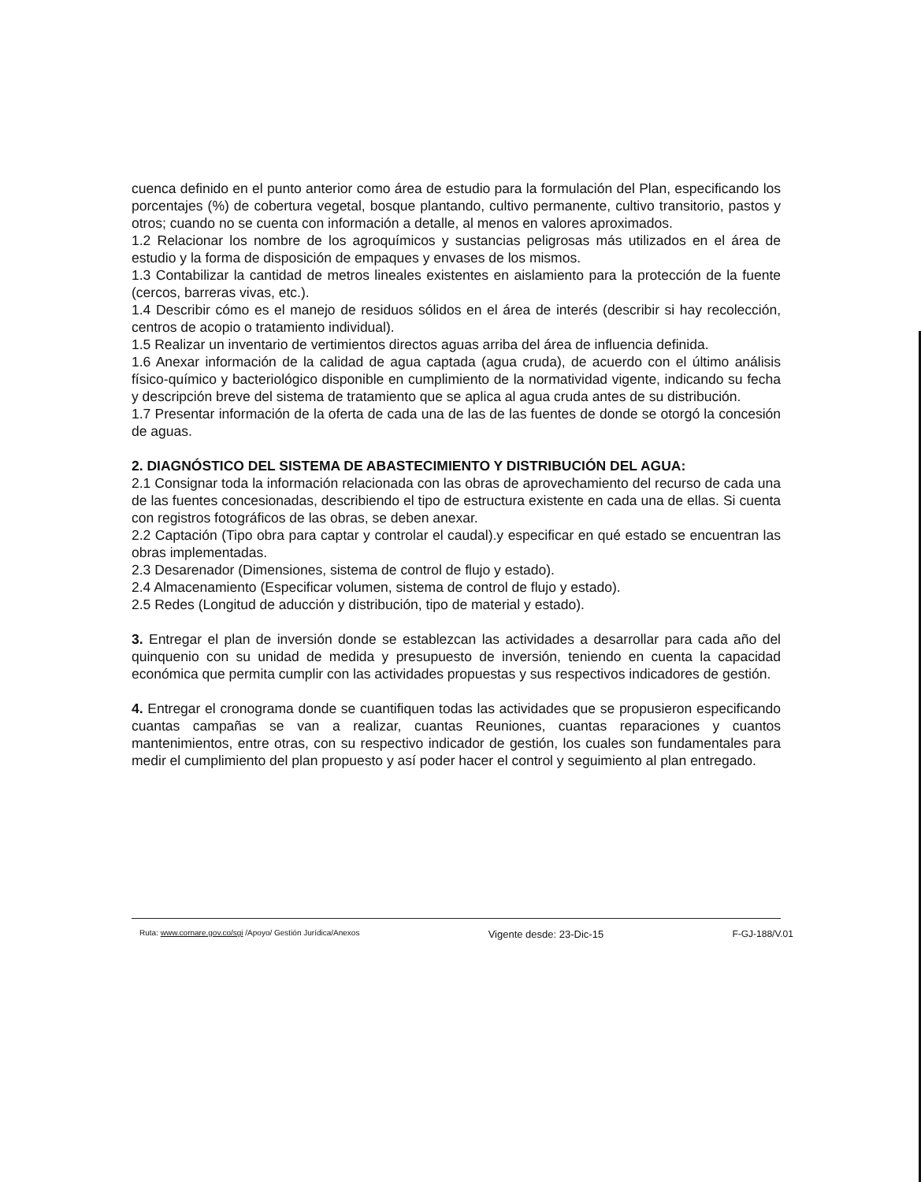cuenca definido en el punto anterior como área de estudio para la formulación del Plan, especificando los porcentajes (%) de cobertura vegetal, bosque plantando, cultivo permanente, cultivo transitorio, pastos y otros; cuando no se cuenta con información a detalle, al menos en valores aproximados.
1.2 Relacionar los nombre de los agroquímicos y sustancias peligrosas más utilizados en el área de estudio y la forma de disposición de empaques y envases de los mismos.
1.3 Contabilizar la cantidad de metros lineales existentes en aislamiento para la protección de la fuente (cercos, barreras vivas, etc.).
1.4 Describir cómo es el manejo de residuos sólidos en el área de interés (describir si hay recolección, centros de acopio o tratamiento individual).
1.5 Realizar un inventario de vertimientos directos aguas arriba del área de influencia definida.
1.6 Anexar información de la calidad de agua captada (agua cruda), de acuerdo con el último análisis físico-químico y bacteriológico disponible en cumplimiento de la normatividad vigente, indicando su fecha y descripción breve del sistema de tratamiento que se aplica al agua cruda antes de su distribución.
1.7 Presentar información de la oferta de cada una de las de las fuentes de donde se otorgó la concesión de aguas.
2. DIAGNÓSTICO DEL SISTEMA DE ABASTECIMIENTO Y DISTRIBUCIÓN DEL AGUA:
2.1 Consignar toda la información relacionada con las obras de aprovechamiento del recurso de cada una de las fuentes concesionadas, describiendo el tipo de estructura existente en cada una de ellas. Si cuenta con registros fotográficos de las obras, se deben anexar.
2.2 Captación (Tipo obra para captar y controlar el caudal).y especificar en qué estado se encuentran las obras implementadas.
2.3 Desarenador (Dimensiones, sistema de control de flujo y estado).
2.4 Almacenamiento (Especificar volumen, sistema de control de flujo y estado).
2.5 Redes (Longitud de aducción y distribución, tipo de material y estado).
3. Entregar el plan de inversión donde se establezcan las actividades a desarrollar para cada año del quinquenio con su unidad de medida y presupuesto de inversión, teniendo en cuenta la capacidad económica que permita cumplir con las actividades propuestas y sus respectivos indicadores de gestión.
4. Entregar el cronograma donde se cuantifiquen todas las actividades que se propusieron especificando cuantas campañas se van a realizar, cuantas Reuniones, cuantas reparaciones y cuantos mantenimientos, entre otras, con su respectivo indicador de gestión, los cuales son fundamentales para medir el cumplimiento del plan propuesto y así poder hacer el control y seguimiento al plan entregado.
Ruta: www.cornare.gov.co/sgi /Apoyo/ Gestión Jurídica/Anexos Vigente desde: 23-Dic-15 F-GJ-188/V.01